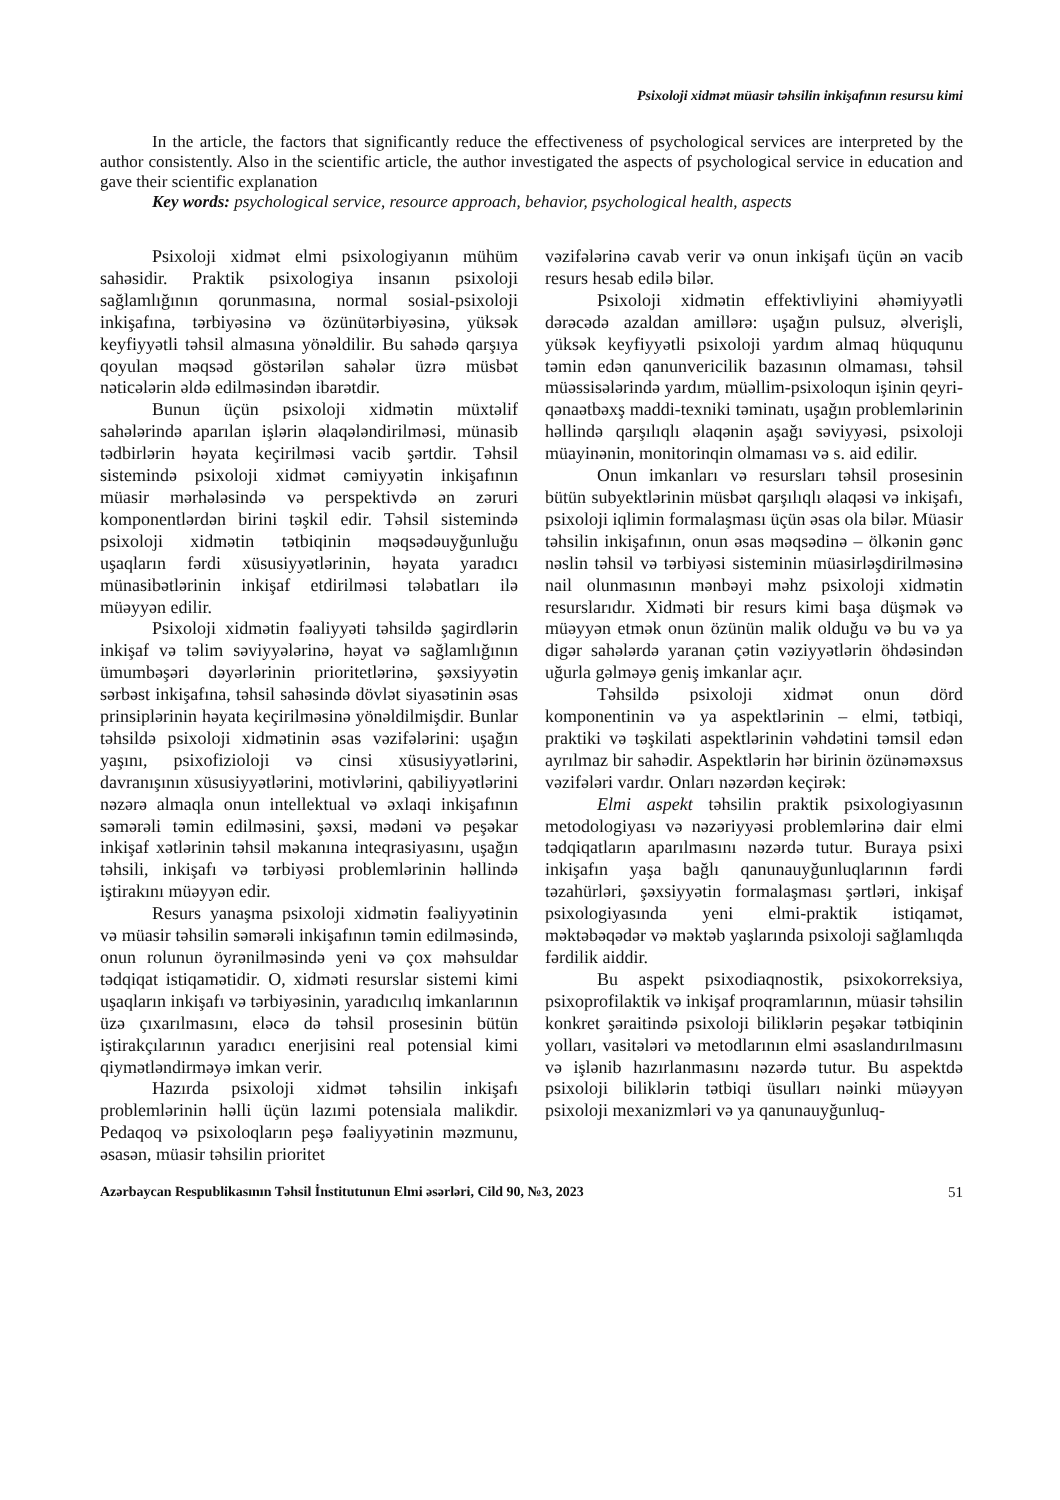Psixoloji xidmət müasir təhsilin inkişafının resursu kimi
In the article, the factors that significantly reduce the effectiveness of psychological services are interpreted by the author consistently. Also in the scientific article, the author investigated the aspects of psychological service in education and gave their scientific explanation
Key words: psychological service, resource approach, behavior, psychological health, aspects
Psixoloji xidmət elmi psixologiyanın mühüm sahəsidir. Praktik psixologiya insanın psixoloji sağlamlığının qorunmasına, normal sosial-psixoloji inkişafına, tərbiyəsinə və özünütərbiyəsinə, yüksək keyfiyyətli təhsil almasına yönəldilir. Bu sahədə qarşıya qoyulan məqsəd göstərilən sahələr üzrə müsbət nəticələrin əldə edilməsindən ibarətdir.
Bunun üçün psixoloji xidmətin müxtəlif sahələrində aparılan işlərin əlaqələndirilməsi, münasib tədbirlərin həyata keçirilməsi vacib şərtdir. Təhsil sistemində psixoloji xidmət cəmiyyətin inkişafının müasir mərhələsində və perspektivdə ən zəruri komponentlərdən birini təşkil edir. Təhsil sistemində psixoloji xidmətin tətbiqinin məqsədəuyğunluğu uşaqların fərdi xüsusiyyətlərinin, həyata yaradıcı münasibətlərinin inkişaf etdirilməsi tələbatları ilə müəyyən edilir.
Psixoloji xidmətin fəaliyyəti təhsildə şagirdlərin inkişaf və təlim səviyyələrinə, həyat və sağlamlığının ümumbəşəri dəyərlərinin prioritetlərinə, şəxsiyyətin sərbəst inkişafına, təhsil sahəsində dövlət siyasətinin əsas prinsiplərinin həyata keçirilməsinə yönəldilmişdir. Bunlar təhsildə psixoloji xidmətinin əsas vəzifələrini: uşağın yaşını, psixofizioloji və cinsi xüsusiyyətlərini, davranışının xüsusiyyətlərini, motivlərini, qabiliyyətlərini nəzərə almaqla onun intellektual və əxlaqi inkişafının səmərəli təmin edilməsini, şəxsi, mədəni və peşəkar inkişaf xətlərinin təhsil məkanına inteqrasiyasını, uşağın təhsili, inkişafı və tərbiyəsi problemlərinin həllində iştirakını müəyyən edir.
Resurs yanaşma psixoloji xidmətin fəaliyyətinin və müasir təhsilin səmərəli inkişafının təmin edilməsində, onun rolunun öyrənilməsində yeni və çox məhsuldar tədqiqat istiqamətidir. O, xidməti resurslar sistemi kimi uşaqların inkişafı və tərbiyəsinin, yaradıcılıq imkanlarının üzə çıxarılmasını, eləcə də təhsil prosesinin bütün iştirakçılarının yaradıcı enerjisini real potensial kimi qiymətləndirməyə imkan verir.
Hazırda psixoloji xidmət təhsilin inkişafı problemlərinin həlli üçün lazımi potensiala malikdir. Pedaqoq və psixoloqların peşə fəaliyyətinin məzmunu, əsasən, müasir təhsilin prioritet
vəzifələrinə cavab verir və onun inkişafı üçün ən vacib resurs hesab edilə bilər.
Psixoloji xidmətin effektivliyini əhəmiyyətli dərəcədə azaldan amillərə: uşağın pulsuz, əlverişli, yüksək keyfiyyətli psixoloji yardım almaq hüququnu təmin edən qanunvericilik bazasının olmaması, təhsil müəssisələrində yardım, müəllim-psixoloqun işinin qeyri-qənaətbəxş maddi-texniki təminatı, uşağın problemlərinin həllində qarşılıqlı əlaqənin aşağı səviyyəsi, psixoloji müayinənin, monitorinqin olmaması və s. aid edilir.
Onun imkanları və resursları təhsil prosesinin bütün subyektlərinin müsbət qarşılıqlı əlaqəsi və inkişafı, psixoloji iqlimin formalaşması üçün əsas ola bilər. Müasir təhsilin inkişafının, onun əsas məqsədinə – ölkənin gənc nəslin təhsil və tərbiyəsi sisteminin müasirləşdirilməsinə nail olunmasının mənbəyi məhz psixoloji xidmətin resurslarıdır. Xidməti bir resurs kimi başa düşmək və müəyyən etmək onun özünün malik olduğu və bu və ya digər sahələrdə yaranan çətin vəziyyətlərin öhdəsindən uğurla gəlməyə geniş imkanlar açır.
Təhsildə psixoloji xidmət onun dörd komponentinin və ya aspektlərinin – elmi, tətbiqi, praktiki və təşkilati aspektlərinin vəhdətini təmsil edən ayrılmaz bir sahədir. Aspektlərin hər birinin özünəməxsus vəzifələri vardır. Onları nəzərdən keçirək:
Elmi aspekt təhsilin praktik psixologiyasının metodologiyası və nəzəriyyəsi problemlərinə dair elmi tədqiqatların aparılmasını nəzərdə tutur. Buraya psixi inkişafın yaşa bağlı qanunauyğunluqlarının fərdi təzahürləri, şəxsiyyətin formalaşması şərtləri, inkişaf psixologiyasında yeni elmi-praktik istiqamət, məktəbəqədər və məktəb yaşlarında psixoloji sağlamlıqda fərdilik aiddir.
Bu aspekt psixodiaqnostik, psixokorreksiya, psixoprofilaktik və inkişaf proqramlarının, müasir təhsilin konkret şəraitində psixoloji biliklərin peşəkar tətbiqinin yolları, vasitələri və metodlarının elmi əsaslandırılmasını və işlənib hazırlanmasını nəzərdə tutur. Bu aspektdə psixoloji biliklərin tətbiqi üsulları nəinki müəyyən psixoloji mexanizmləri və ya qanunauyğunluq-
Azərbaycan Respublikasının Təhsil İnstitutunun Elmi əsərləri, Cild 90, №3, 2023 51